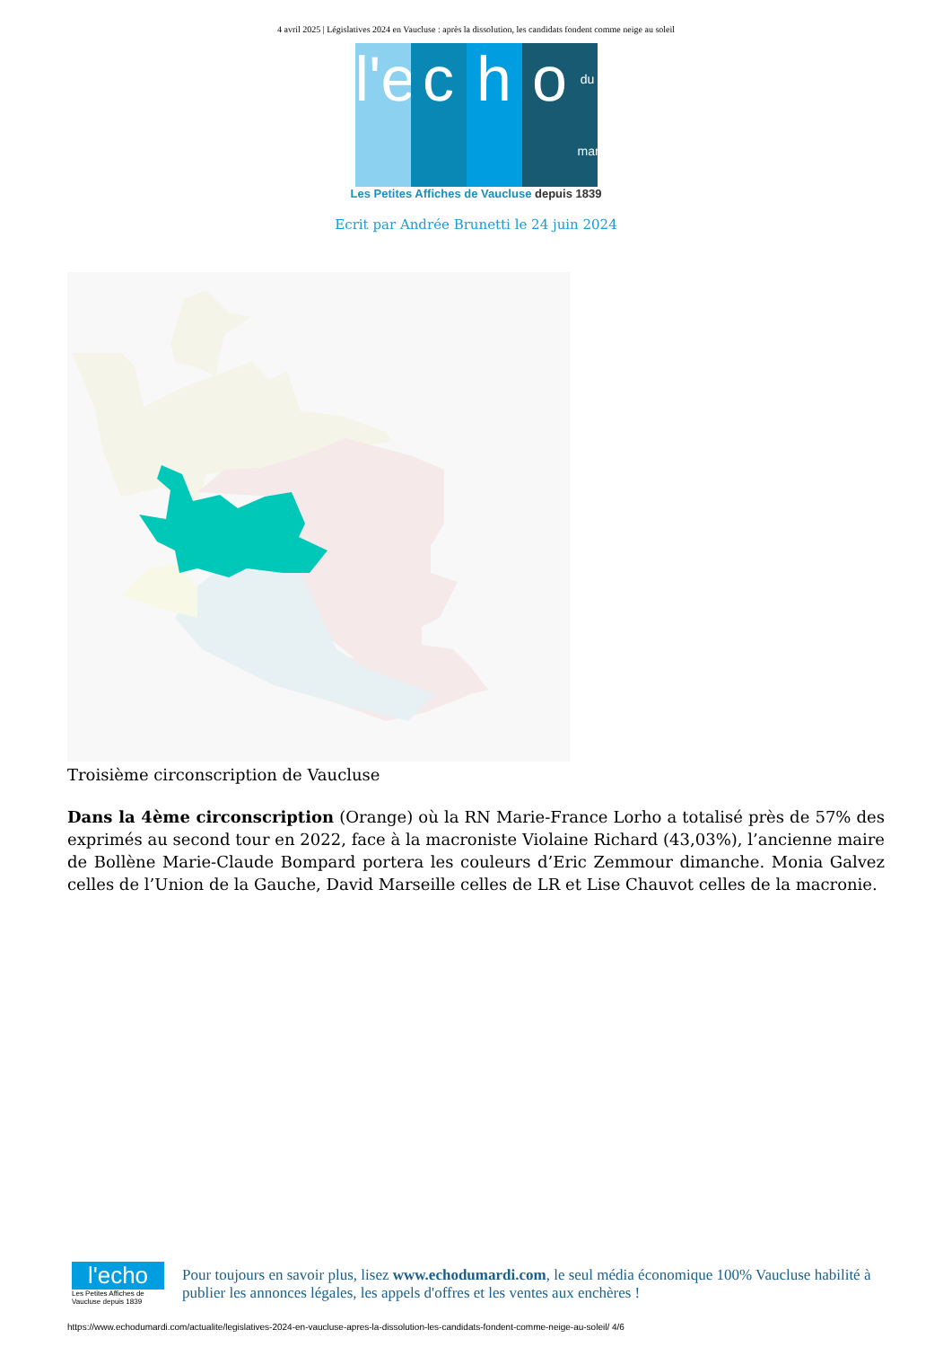4 avril 2025 | Législatives 2024 en Vaucluse : après la dissolution, les candidats fondent comme neige au soleil
l'e c h o du mardi
Les Petites Affiches de Vaucluse depuis 1839
Ecrit par Andrée Brunetti le 24 juin 2024
Troisième circonscription de Vaucluse
Dans la 4ème circonscription (Orange) où la RN Marie-France Lorho a totalisé près de 57% des exprimés au second tour en 2022, face à la macroniste Violaine Richard (43,03%), l’ancienne maire de Bollène Marie-Claude Bompard portera les couleurs d’Eric Zemmour dimanche. Monia Galvez celles de l’Union de la Gauche, David Marseille celles de LR et Lise Chauvot celles de la macronie.
l'echo
Les Petites Affiches de Vaucluse depuis 1839
Pour toujours en savoir plus, lisez www.echodumardi.com, le seul média économique 100% Vaucluse habilité à publier les annonces légales, les appels d'offres et les ventes aux enchères !
https://www.echodumardi.com/actualite/legislatives-2024-en-vaucluse-apres-la-dissolution-les-candidats-fondent-comme-neige-au-soleil/ 4/6